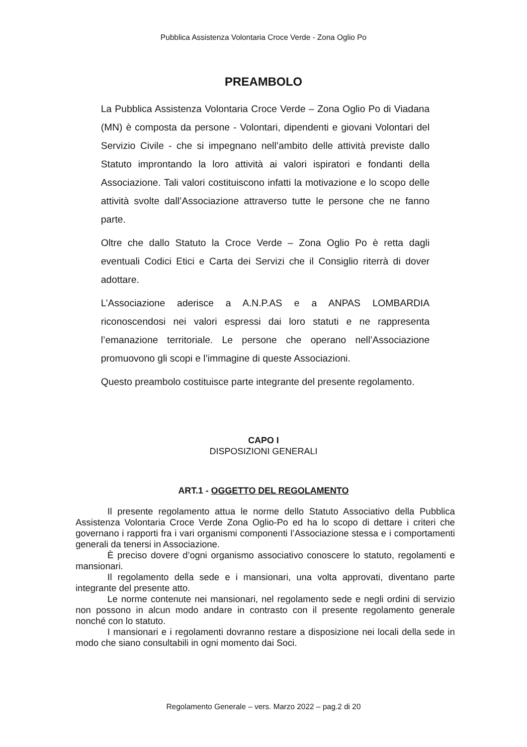Pubblica Assistenza Volontaria Croce Verde - Zona Oglio Po
PREAMBOLO
La Pubblica Assistenza Volontaria Croce Verde – Zona Oglio Po di Viadana (MN) è composta da persone - Volontari, dipendenti e giovani Volontari del Servizio Civile - che si impegnano nell’ambito delle attività previste dallo Statuto improntando la loro attività ai valori ispiratori e fondanti della Associazione. Tali valori costituiscono infatti la motivazione e lo scopo delle attività svolte dall’Associazione attraverso tutte le persone che ne fanno parte.
Oltre che dallo Statuto la Croce Verde – Zona Oglio Po è retta dagli eventuali Codici Etici e Carta dei Servizi che il Consiglio riterrà di dover adottare.
L’Associazione aderisce a A.N.P.AS e a ANPAS LOMBARDIA riconoscendosi nei valori espressi dai loro statuti e ne rappresenta l’emanazione territoriale. Le persone che operano nell’Associazione promuovono gli scopi e l’immagine di queste Associazioni.
Questo preambolo costituisce parte integrante del presente regolamento.
CAPO I
DISPOSIZIONI GENERALI
ART.1 - OGGETTO DEL REGOLAMENTO
Il presente regolamento attua le norme dello Statuto Associativo della Pubblica Assistenza Volontaria Croce Verde Zona Oglio-Po ed ha lo scopo di dettare i criteri che governano i rapporti fra i vari organismi componenti l’Associazione stessa e i comportamenti generali da tenersi in Associazione.
È preciso dovere d’ogni organismo associativo conoscere lo statuto, regolamenti e mansionari.
Il regolamento della sede e i mansionari, una volta approvati, diventano parte integrante del presente atto.
Le norme contenute nei mansionari, nel regolamento sede e negli ordini di servizio non possono in alcun modo andare in contrasto con il presente regolamento generale nonché con lo statuto.
I mansionari e i regolamenti dovranno restare a disposizione nei locali della sede in modo che siano consultabili in ogni momento dai Soci.
Regolamento Generale – vers. Marzo 2022 – pag.2 di 20